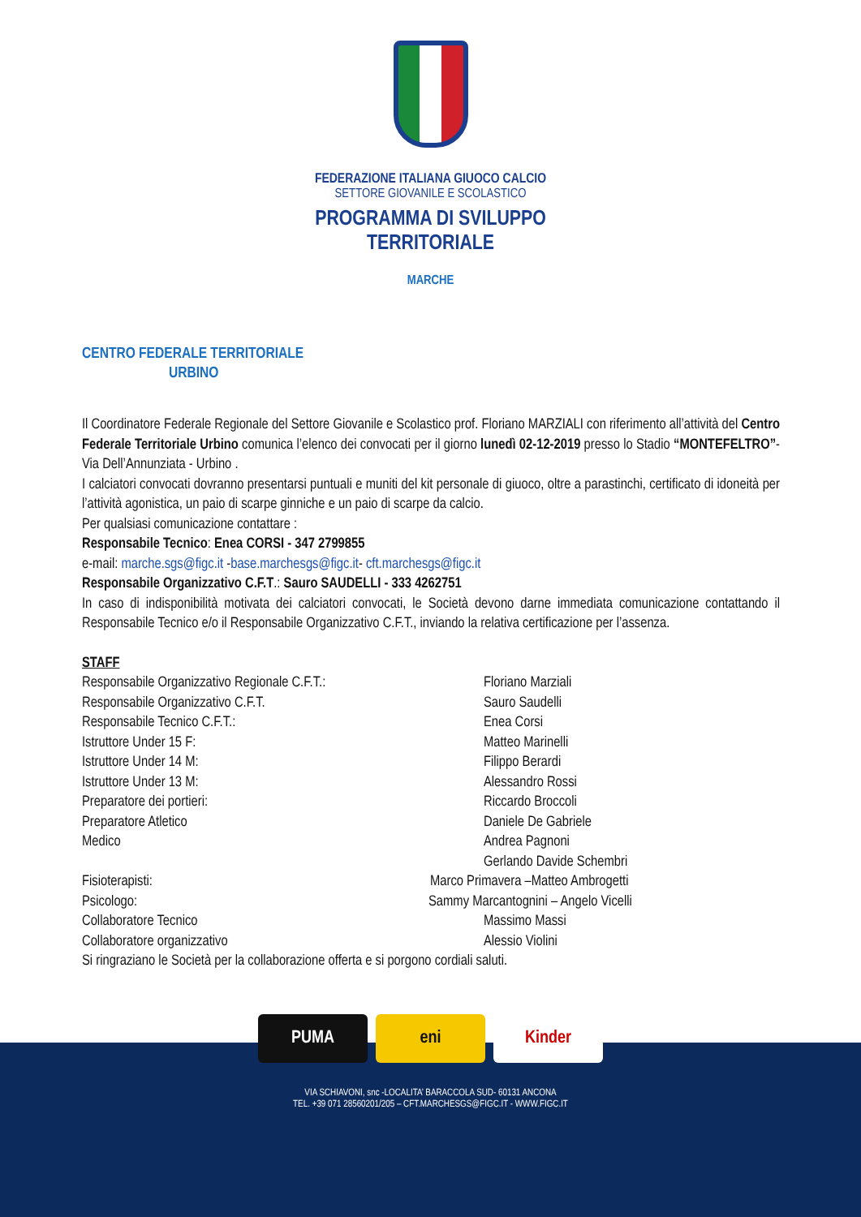FEDERAZIONE ITALIANA GIUOCO CALCIO
SETTORE GIOVANILE E SCOLASTICO
PROGRAMMA DI SVILUPPO
TERRITORIALE
MARCHE
CENTRO FEDERALE TERRITORIALE
URBINO
Il Coordinatore Federale Regionale del Settore Giovanile e Scolastico prof. Floriano MARZIALI con riferimento all’attività del Centro Federale Territoriale Urbino comunica l’elenco dei convocati per il giorno lunedì 02-12-2019 presso lo Stadio “MONTEFELTRO”- Via Dell’Annunziata - Urbino .
I calciatori convocati dovranno presentarsi puntuali e muniti del kit personale di giuoco, oltre a parastinchi, certificato di idoneità per l’attività agonistica, un paio di scarpe ginniche e un paio di scarpe da calcio.
Per qualsiasi comunicazione contattare :
Responsabile Tecnico: Enea CORSI - 347 2799855
e-mail: marche.sgs@figc.it -base.marchesgs@figc.it- cft.marchesgs@figc.it
Responsabile Organizzativo C.F.T.: Sauro SAUDELLI - 333 4262751
In caso di indisponibilità motivata dei calciatori convocati, le Società devono darne immediata comunicazione contattando il Responsabile Tecnico e/o il Responsabile Organizzativo C.F.T., inviando la relativa certificazione per l’assenza.
STAFF
Responsabile Organizzativo Regionale C.F.T.:
Floriano Marziali
Responsabile Organizzativo C.F.T.
Sauro Saudelli
Responsabile Tecnico C.F.T.:
Enea Corsi
Istruttore Under 15 F:
Matteo Marinelli
Istruttore Under 14 M:
Filippo Berardi
Istruttore Under 13 M:
Alessandro Rossi
Preparatore dei portieri:
Riccardo Broccoli
Preparatore Atletico
Daniele De Gabriele
Medico
Andrea Pagnoni
Gerlando Davide Schembri
Fisioterapisti:
Marco Primavera –Matteo Ambrogetti
Psicologo:
Sammy Marcantognini – Angelo Vicelli
Collaboratore Tecnico
Massimo Massi
Collaboratore organizzativo
Alessio Violini
Si ringraziano le Società per la collaborazione offerta e si porgono cordiali saluti.
PUMA eni Kinder
VIA SCHIAVONI, snc -LOCALITA’ BARACCOLA SUD- 60131 ANCONA
TEL. +39 071 28560201/205 – CFT.MARCHESGS@FIGC.IT - WWW.FIGC.IT